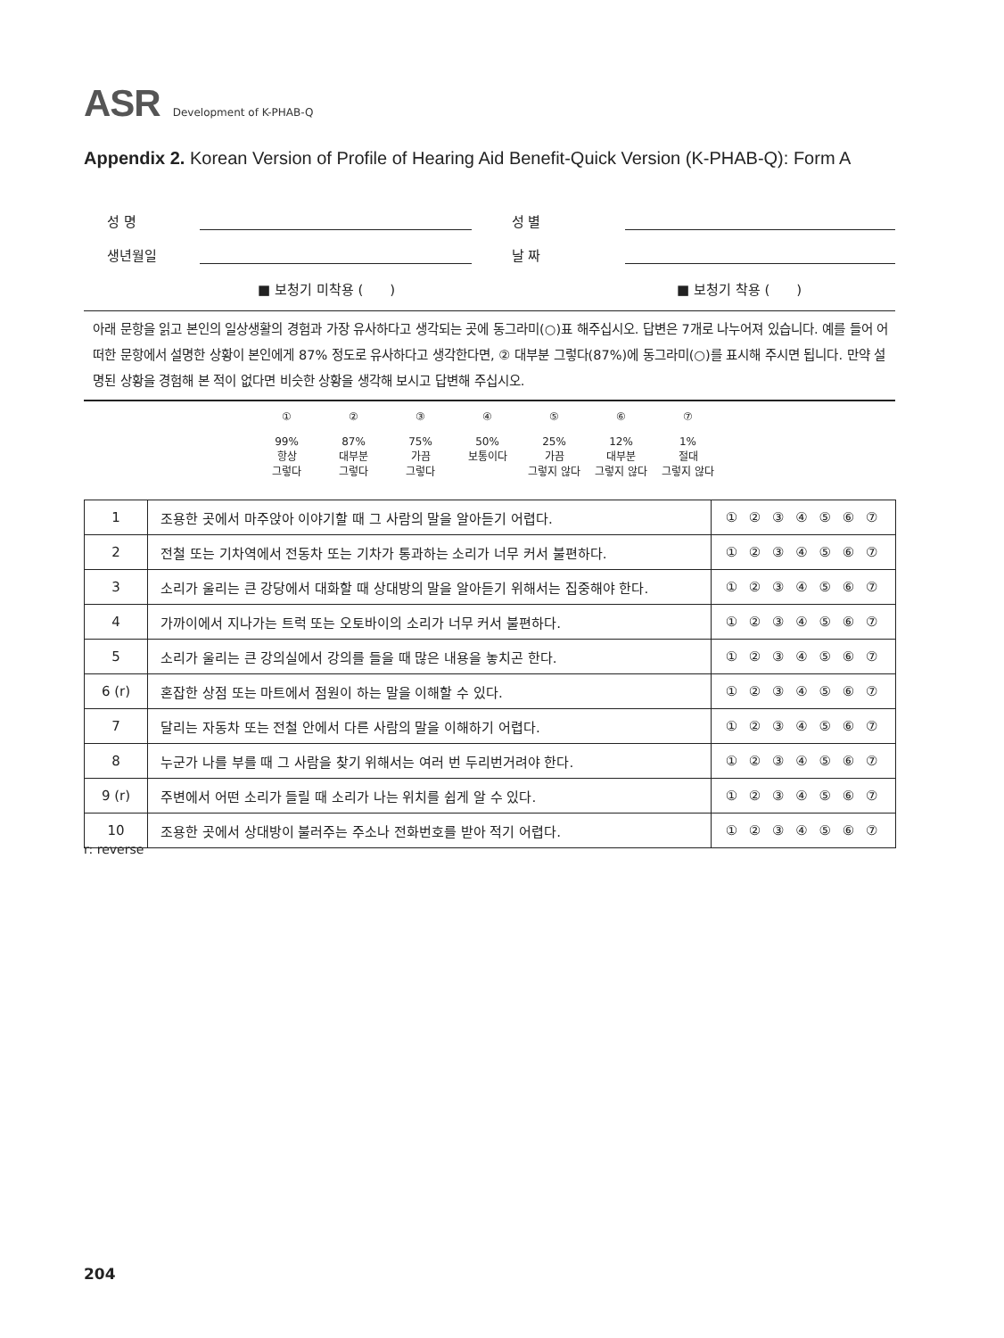ASR Development of K-PHAB-Q
Appendix 2. Korean Version of Profile of Hearing Aid Benefit-Quick Version (K-PHAB-Q): Form A
성 명 성 별
생년월일 날 짜
■ 보청기 미착용 (　　) ■ 보청기 착용 (　　)
아래 문항을 읽고 본인의 일상생활의 경험과 가장 유사하다고 생각되는 곳에 동그라미(○)표 해주십시오. 답변은 7개로 나누어져 있습니다. 예를 들어 어떠한 문항에서 설명한 상황이 본인에게 87% 정도로 유사하다고 생각한다면, ② 대부분 그렇다(87%)에 동그라미(○)를 표시해 주시면 됩니다. 만약 설명된 상황을 경험해 본 적이 없다면 비슷한 상황을 생각해 보시고 답변해 주십시오.
①
99%
항상
그렇다
②
87%
대부분
그렇다
③
75%
가끔
그렇다
④
50%
보통이다
⑤
25%
가끔
그렇지 않다
⑥
12%
대부분
그렇지 않다
⑦
1%
절대
그렇지 않다
| 1 | 조용한 곳에서 마주앉아 이야기할 때 그 사람의 말을 알아듣기 어렵다. | ① ② ③ ④ ⑤ ⑥ ⑦ |
| 2 | 전철 또는 기차역에서 전동차 또는 기차가 통과하는 소리가 너무 커서 불편하다. | ① ② ③ ④ ⑤ ⑥ ⑦ |
| 3 | 소리가 울리는 큰 강당에서 대화할 때 상대방의 말을 알아듣기 위해서는 집중해야 한다. | ① ② ③ ④ ⑤ ⑥ ⑦ |
| 4 | 가까이에서 지나가는 트럭 또는 오토바이의 소리가 너무 커서 불편하다. | ① ② ③ ④ ⑤ ⑥ ⑦ |
| 5 | 소리가 울리는 큰 강의실에서 강의를 들을 때 많은 내용을 놓치곤 한다. | ① ② ③ ④ ⑤ ⑥ ⑦ |
| 6 (r) | 혼잡한 상점 또는 마트에서 점원이 하는 말을 이해할 수 있다. | ① ② ③ ④ ⑤ ⑥ ⑦ |
| 7 | 달리는 자동차 또는 전철 안에서 다른 사람의 말을 이해하기 어렵다. | ① ② ③ ④ ⑤ ⑥ ⑦ |
| 8 | 누군가 나를 부를 때 그 사람을 찾기 위해서는 여러 번 두리번거려야 한다. | ① ② ③ ④ ⑤ ⑥ ⑦ |
| 9 (r) | 주변에서 어떤 소리가 들릴 때 소리가 나는 위치를 쉽게 알 수 있다. | ① ② ③ ④ ⑤ ⑥ ⑦ |
| 10 | 조용한 곳에서 상대방이 불러주는 주소나 전화번호를 받아 적기 어렵다. | ① ② ③ ④ ⑤ ⑥ ⑦ |
r: reverse
204